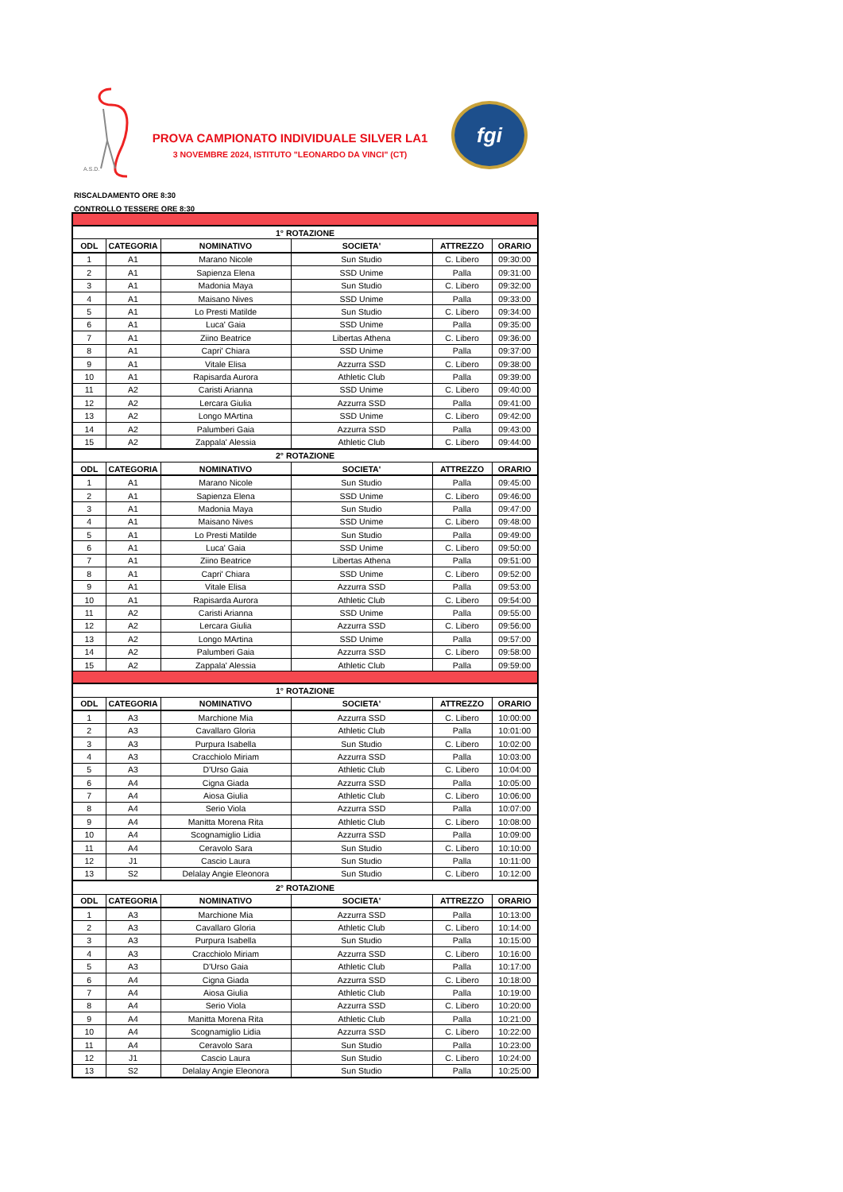A.S.D.
PROVA CAMPIONATO INDIVIDUALE SILVER LA1
3 NOVEMBRE 2024, ISTITUTO "LEONARDO DA VINCI" (CT)
fgi
RISCALDAMENTO ORE 8:30
CONTROLLO TESSERE ORE 8:30
| 1° ROTAZIONE | | | | | |
| ODL | CATEGORIA | NOMINATIVO | SOCIETA' | ATTREZZO | ORARIO |
| 1 | A1 | Marano Nicole | Sun Studio | C. Libero | 09:30:00 |
| 2 | A1 | Sapienza Elena | SSD Unime | Palla | 09:31:00 |
| 3 | A1 | Madonia Maya | Sun Studio | C. Libero | 09:32:00 |
| 4 | A1 | Maisano Nives | SSD Unime | Palla | 09:33:00 |
| 5 | A1 | Lo Presti Matilde | Sun Studio | C. Libero | 09:34:00 |
| 6 | A1 | Luca' Gaia | SSD Unime | Palla | 09:35:00 |
| 7 | A1 | Ziino Beatrice | Libertas Athena | C. Libero | 09:36:00 |
| 8 | A1 | Capri' Chiara | SSD Unime | Palla | 09:37:00 |
| 9 | A1 | Vitale Elisa | Azzurra SSD | C. Libero | 09:38:00 |
| 10 | A1 | Rapisarda Aurora | Athletic Club | Palla | 09:39:00 |
| 11 | A2 | Caristi Arianna | SSD Unime | C. Libero | 09:40:00 |
| 12 | A2 | Lercara Giulia | Azzurra SSD | Palla | 09:41:00 |
| 13 | A2 | Longo MArtina | SSD Unime | C. Libero | 09:42:00 |
| 14 | A2 | Palumberi Gaia | Azzurra SSD | Palla | 09:43:00 |
| 15 | A2 | Zappala' Alessia | Athletic Club | C. Libero | 09:44:00 |
| 2° ROTAZIONE | | | | | |
| ODL | CATEGORIA | NOMINATIVO | SOCIETA' | ATTREZZO | ORARIO |
| 1 | A1 | Marano Nicole | Sun Studio | Palla | 09:45:00 |
| 2 | A1 | Sapienza Elena | SSD Unime | C. Libero | 09:46:00 |
| 3 | A1 | Madonia Maya | Sun Studio | Palla | 09:47:00 |
| 4 | A1 | Maisano Nives | SSD Unime | C. Libero | 09:48:00 |
| 5 | A1 | Lo Presti Matilde | Sun Studio | Palla | 09:49:00 |
| 6 | A1 | Luca' Gaia | SSD Unime | C. Libero | 09:50:00 |
| 7 | A1 | Ziino Beatrice | Libertas Athena | Palla | 09:51:00 |
| 8 | A1 | Capri' Chiara | SSD Unime | C. Libero | 09:52:00 |
| 9 | A1 | Vitale Elisa | Azzurra SSD | Palla | 09:53:00 |
| 10 | A1 | Rapisarda Aurora | Athletic Club | C. Libero | 09:54:00 |
| 11 | A2 | Caristi Arianna | SSD Unime | Palla | 09:55:00 |
| 12 | A2 | Lercara Giulia | Azzurra SSD | C. Libero | 09:56:00 |
| 13 | A2 | Longo MArtina | SSD Unime | Palla | 09:57:00 |
| 14 | A2 | Palumberi Gaia | Azzurra SSD | C. Libero | 09:58:00 |
| 15 | A2 | Zappala' Alessia | Athletic Club | Palla | 09:59:00 |
| 1° ROTAZIONE | | | | | |
| ODL | CATEGORIA | NOMINATIVO | SOCIETA' | ATTREZZO | ORARIO |
| 1 | A3 | Marchione Mia | Azzurra SSD | C. Libero | 10:00:00 |
| 2 | A3 | Cavallaro Gloria | Athletic Club | Palla | 10:01:00 |
| 3 | A3 | Purpura Isabella | Sun Studio | C. Libero | 10:02:00 |
| 4 | A3 | Cracchiolo Miriam | Azzurra SSD | Palla | 10:03:00 |
| 5 | A3 | D'Urso Gaia | Athletic Club | C. Libero | 10:04:00 |
| 6 | A4 | Cigna Giada | Azzurra SSD | Palla | 10:05:00 |
| 7 | A4 | Aiosa Giulia | Athletic Club | C. Libero | 10:06:00 |
| 8 | A4 | Serio Viola | Azzurra SSD | Palla | 10:07:00 |
| 9 | A4 | Manitta Morena Rita | Athletic Club | C. Libero | 10:08:00 |
| 10 | A4 | Scognamiglio Lidia | Azzurra SSD | Palla | 10:09:00 |
| 11 | A4 | Ceravolo Sara | Sun Studio | C. Libero | 10:10:00 |
| 12 | J1 | Cascio Laura | Sun Studio | Palla | 10:11:00 |
| 13 | S2 | Delalay Angie Eleonora | Sun Studio | C. Libero | 10:12:00 |
| 2° ROTAZIONE | | | | | |
| ODL | CATEGORIA | NOMINATIVO | SOCIETA' | ATTREZZO | ORARIO |
| 1 | A3 | Marchione Mia | Azzurra SSD | Palla | 10:13:00 |
| 2 | A3 | Cavallaro Gloria | Athletic Club | C. Libero | 10:14:00 |
| 3 | A3 | Purpura Isabella | Sun Studio | Palla | 10:15:00 |
| 4 | A3 | Cracchiolo Miriam | Azzurra SSD | C. Libero | 10:16:00 |
| 5 | A3 | D'Urso Gaia | Athletic Club | Palla | 10:17:00 |
| 6 | A4 | Cigna Giada | Azzurra SSD | C. Libero | 10:18:00 |
| 7 | A4 | Aiosa Giulia | Athletic Club | Palla | 10:19:00 |
| 8 | A4 | Serio Viola | Azzurra SSD | C. Libero | 10:20:00 |
| 9 | A4 | Manitta Morena Rita | Athletic Club | Palla | 10:21:00 |
| 10 | A4 | Scognamiglio Lidia | Azzurra SSD | C. Libero | 10:22:00 |
| 11 | A4 | Ceravolo Sara | Sun Studio | Palla | 10:23:00 |
| 12 | J1 | Cascio Laura | Sun Studio | C. Libero | 10:24:00 |
| 13 | S2 | Delalay Angie Eleonora | Sun Studio | Palla | 10:25:00 |